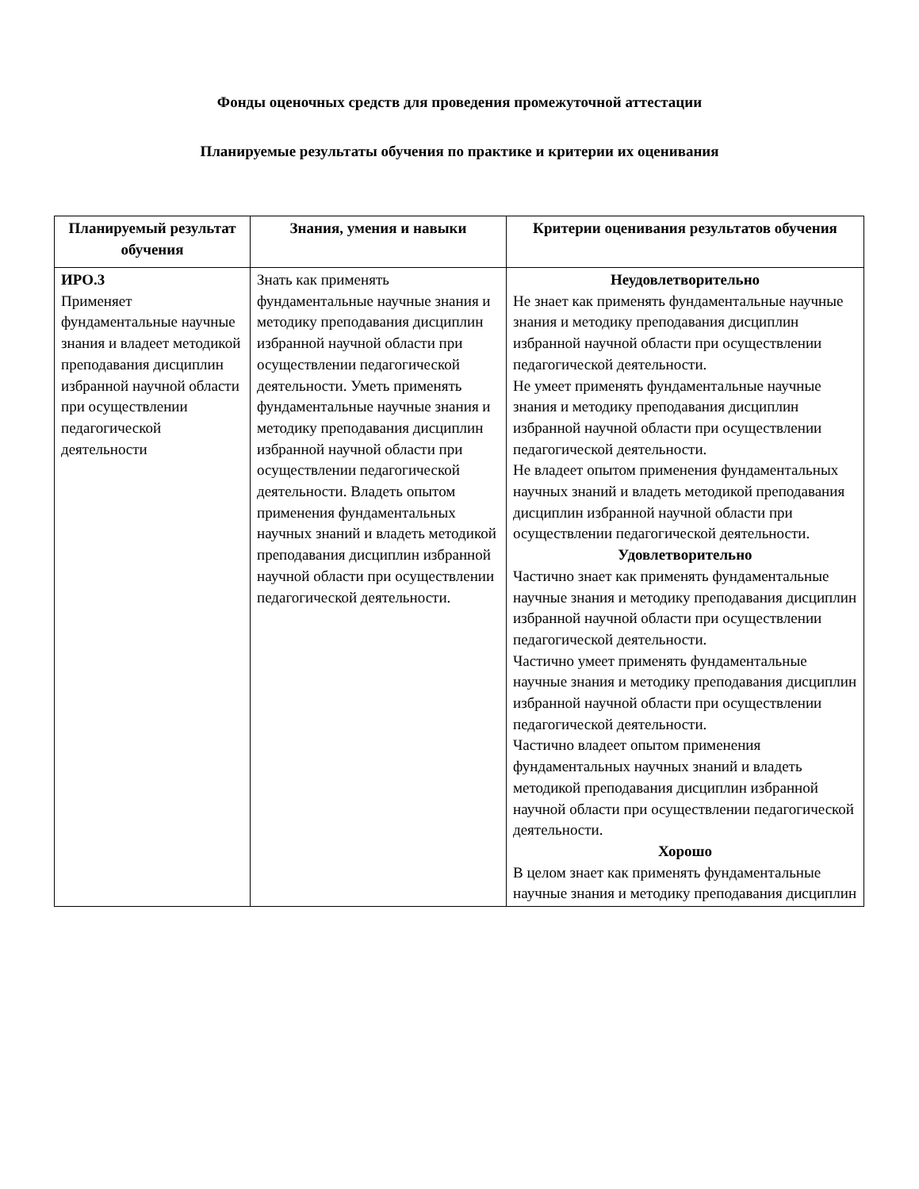Фонды оценочных средств для проведения промежуточной аттестации
Планируемые результаты обучения по практике и критерии их оценивания
| Планируемый результат обучения | Знания, умения и навыки | Критерии оценивания результатов обучения |
| --- | --- | --- |
| ИРО.3 Применяет фундаментальные научные знания и владеет методикой преподавания дисциплин избранной научной области при осуществлении педагогической деятельности | Знать как применять фундаментальные научные знания и методику преподавания дисциплин избранной научной области при осуществлении педагогической деятельности. Уметь применять фундаментальные научные знания и методику преподавания дисциплин избранной научной области при осуществлении педагогической деятельности. Владеть опытом применения фундаментальных научных знаний и владеть методикой преподавания дисциплин избранной научной области при осуществлении педагогической деятельности. | Неудовлетворительно Не знает как применять фундаментальные научные знания и методику преподавания дисциплин избранной научной области при осуществлении педагогической деятельности. Не умеет применять фундаментальные научные знания и методику преподавания дисциплин избранной научной области при осуществлении педагогической деятельности. Не владеет опытом применения фундаментальных научных знаний и владеть методикой преподавания дисциплин избранной научной области при осуществлении педагогической деятельности. Удовлетворительно Частично знает как применять фундаментальные научные знания и методику преподавания дисциплин избранной научной области при осуществлении педагогической деятельности. Частично умеет применять фундаментальные научные знания и методику преподавания дисциплин избранной научной области при осуществлении педагогической деятельности. Частично владеет опытом применения фундаментальных научных знаний и владеть методикой преподавания дисциплин избранной научной области при осуществлении педагогической деятельности. Хорошо В целом знает как применять фундаментальные научные знания и методику преподавания дисциплин |